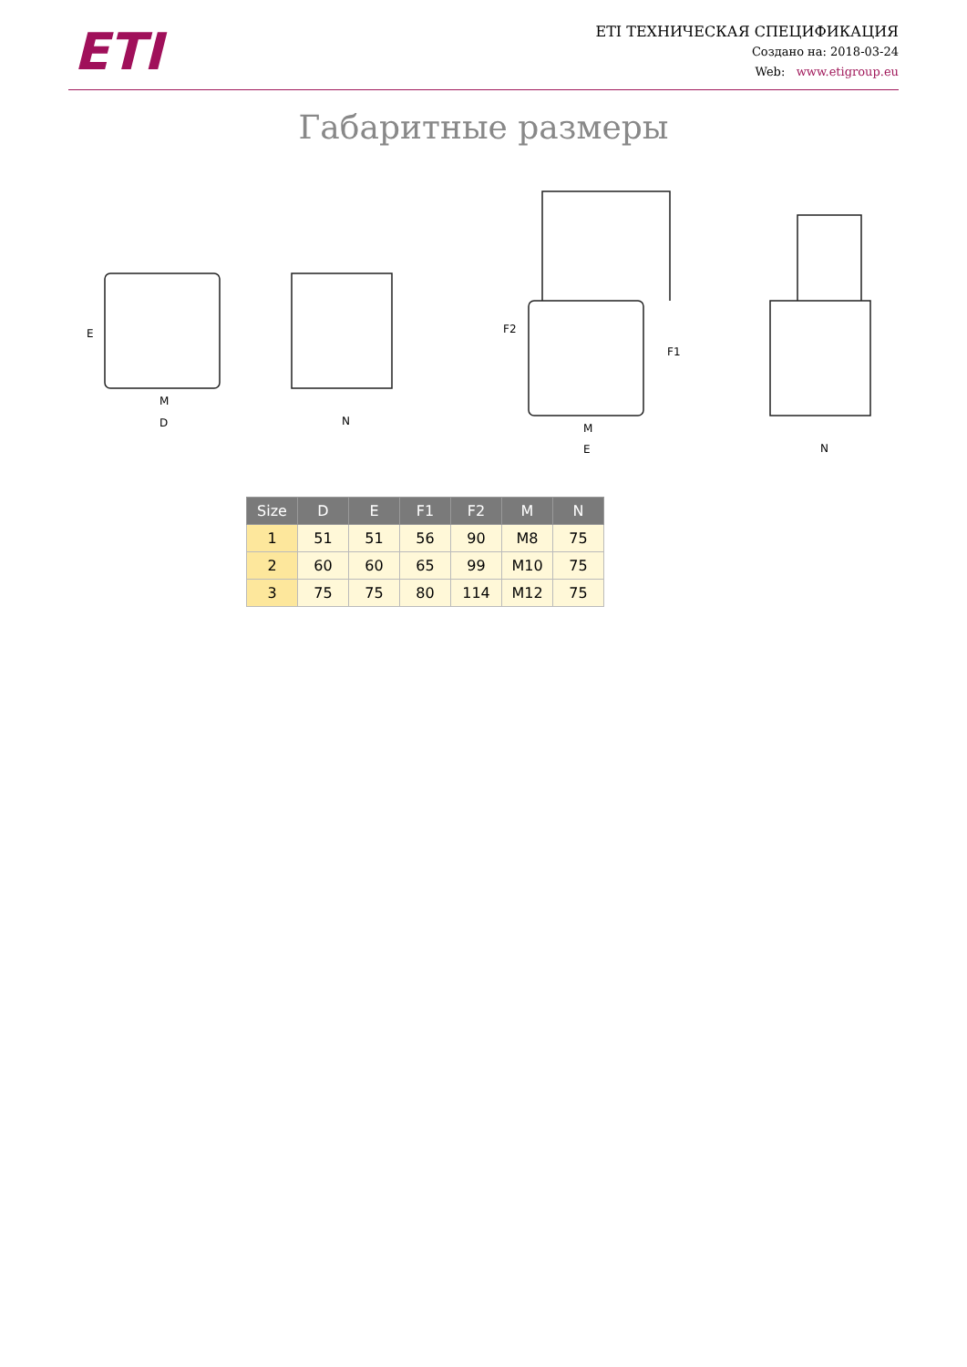ETI
ETI ТЕХНИЧЕСКАЯ СПЕЦИФИКАЦИЯ
Создано на: 2018-03-24
Web: www.etigroup.eu
Габаритные размеры
M
D
N
M
E
N
E
F2
F1
| Size | D | E | F1 | F2 | M | N |
| --- | --- | --- | --- | --- | --- | --- |
| 1 | 51 | 51 | 56 | 90 | M8 | 75 |
| 2 | 60 | 60 | 65 | 99 | M10 | 75 |
| 3 | 75 | 75 | 80 | 114 | M12 | 75 |